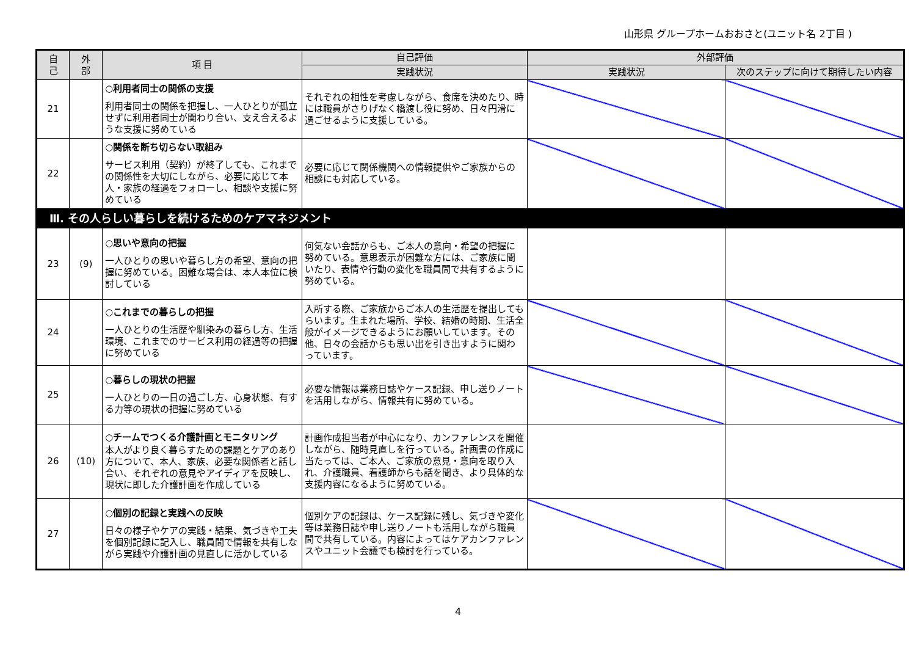山形県 グループホームおおさと(ユニット名 2丁目 )
| 自 己 | 外 部 | 項 目 | 自己評価 | 外部評価 | |
| --- | --- | --- | --- | --- | --- |
| | | | 実践状況 | 実践状況 | 次のステップに向けて期待したい内容 |
| 21 | | ○利用者同士の関係の支援 利用者同士の関係を把握し、一人ひとりが孤立せずに利用者同士が関わり合い、支え合えるような支援に努めている | それぞれの相性を考慮しながら、食席を決めたり、時には職員がさりげなく橋渡し役に努め、日々円滑に過ごせるように支援している。 | | |
| 22 | | ○関係を断ち切らない取組み サービス利用（契約）が終了しても、これまでの関係性を大切にしながら、必要に応じて本人・家族の経過をフォローし、相談や支援に努めている | 必要に応じて関係機関への情報提供やご家族からの相談にも対応している。 | | |
| Ⅲ. その人らしい暮らしを続けるためのケアマネジメント | | | | | |
| 23 | (9) | ○思いや意向の把握 一人ひとりの思いや暮らし方の希望、意向の把握に努めている。困難な場合は、本人本位に検討している | 何気ない会話からも、ご本人の意向・希望の把握に努めている。意思表示が困難な方には、ご家族に聞いたり、表情や行動の変化を職員間で共有するように努めている。 | | |
| 24 | | ○これまでの暮らしの把握 一人ひとりの生活歴や馴染みの暮らし方、生活環境、これまでのサービス利用の経過等の把握に努めている | 入所する際、ご家族からご本人の生活歴を提出してもらいます。生まれた場所、学校、結婚の時期、生活全般がイメージできるようにお願いしています。その他、日々の会話からも思い出を引き出すように関わっています。 | | |
| 25 | | ○暮らしの現状の把握 一人ひとりの一日の過ごし方、心身状態、有する力等の現状の把握に努めている | 必要な情報は業務日誌やケース記録、申し送りノートを活用しながら、情報共有に努めている。 | | |
| 26 | (10) | ○チームでつくる介護計画とモニタリング 本人がより良く暮らすための課題とケアのあり方について、本人、家族、必要な関係者と話し合い、それぞれの意見やアイディアを反映し、現状に即した介護計画を作成している | 計画作成担当者が中心になり、カンファレンスを開催しながら、随時見直しを行っている。計画書の作成に当たっては、ご本人、ご家族の意見・意向を取り入れ、介護職員、看護師からも話を聞き、より具体的な支援内容になるように努めている。 | | |
| 27 | | ○個別の記録と実践への反映 日々の様子やケアの実践・結果、気づきや工夫を個別記録に記入し、職員間で情報を共有しながら実践や介護計画の見直しに活かしている | 個別ケアの記録は、ケース記録に残し、気づきや変化等は業務日誌や申し送りノートも活用しながら職員間で共有している。内容によってはケアカンファレンスやユニット会議でも検討を行っている。 | | |
4